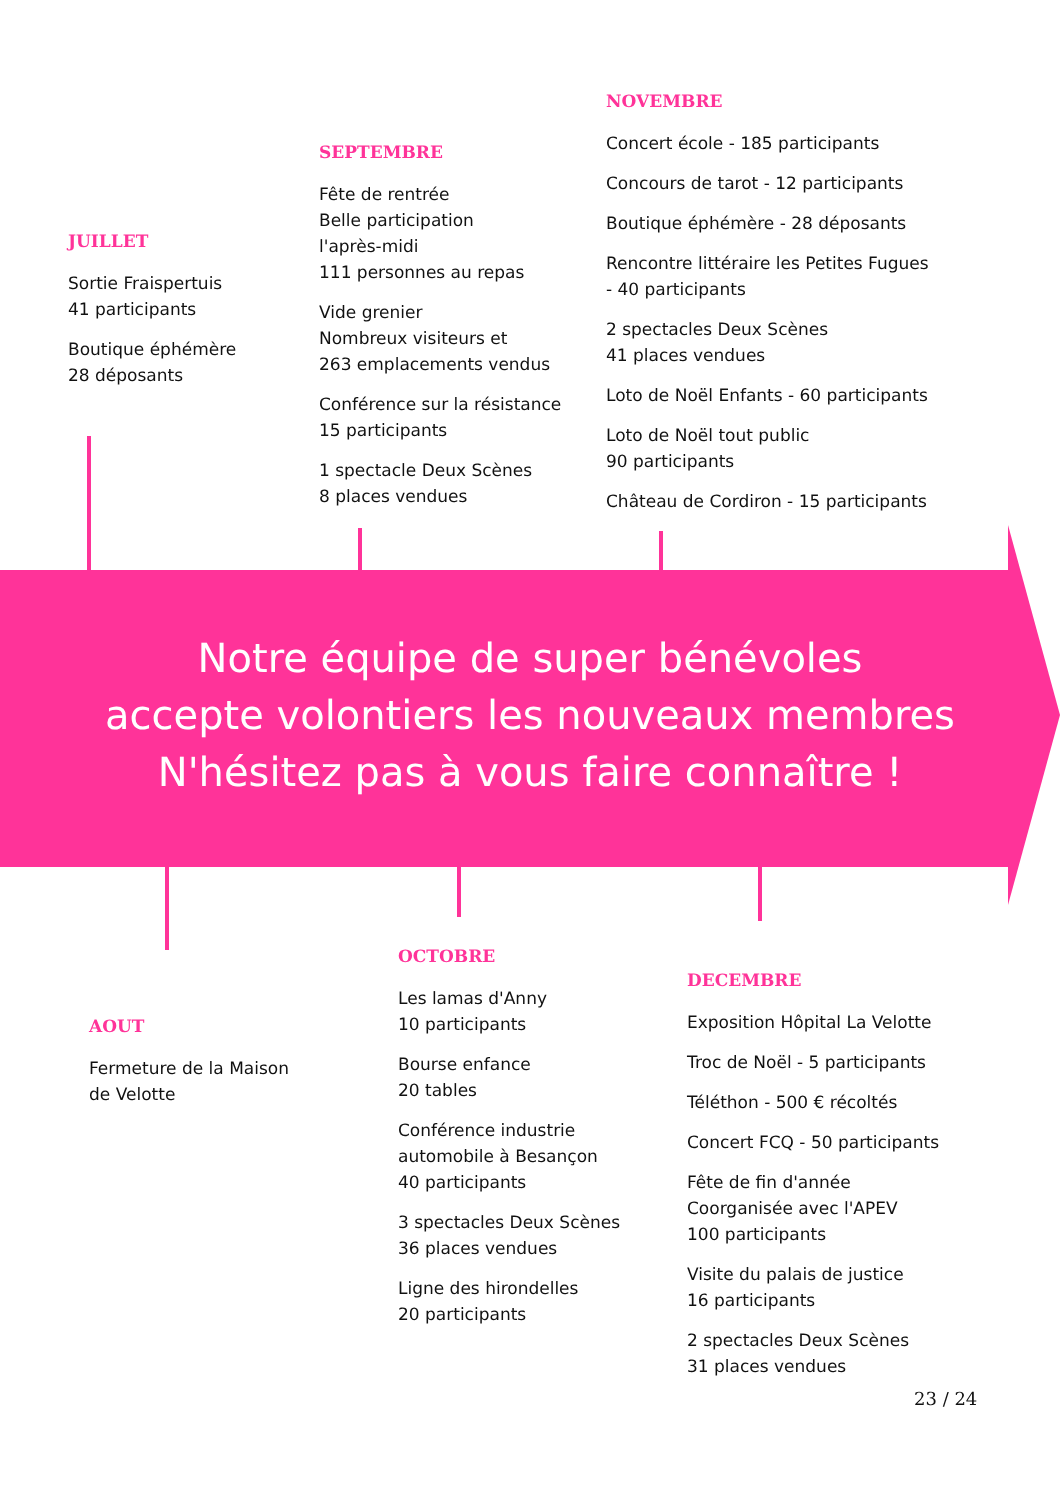JUILLET
Sortie Fraispertuis
41 participants
Boutique éphémère
28 déposants
SEPTEMBRE
Fête de rentrée
Belle participation
l'après-midi
111 personnes au repas
Vide grenier
Nombreux visiteurs et
263 emplacements vendus
Conférence sur la résistance
15 participants
1 spectacle Deux Scènes
8 places vendues
NOVEMBRE
Concert école - 185 participants
Concours de tarot - 12 participants
Boutique éphémère - 28 déposants
Rencontre littéraire les Petites Fugues
- 40 participants
2 spectacles Deux Scènes
41 places vendues
Loto de Noël Enfants - 60 participants
Loto de Noël tout public
90 participants
Château de Cordiron - 15 participants
Notre équipe de super bénévoles
accepte volontiers les nouveaux membres
N'hésitez pas à vous faire connaître !
AOUT
Fermeture de la Maison
de Velotte
OCTOBRE
Les lamas d'Anny
10 participants
Bourse enfance
20 tables
Conférence industrie
automobile à Besançon
40 participants
3 spectacles Deux Scènes
36 places vendues
Ligne des hirondelles
20 participants
DECEMBRE
Exposition Hôpital La Velotte
Troc de Noël - 5 participants
Téléthon - 500 € récoltés
Concert FCQ - 50 participants
Fête de fin d'année
Coorganisée avec l'APEV
100 participants
Visite du palais de justice
16 participants
2 spectacles Deux Scènes
31 places vendues
23 / 24